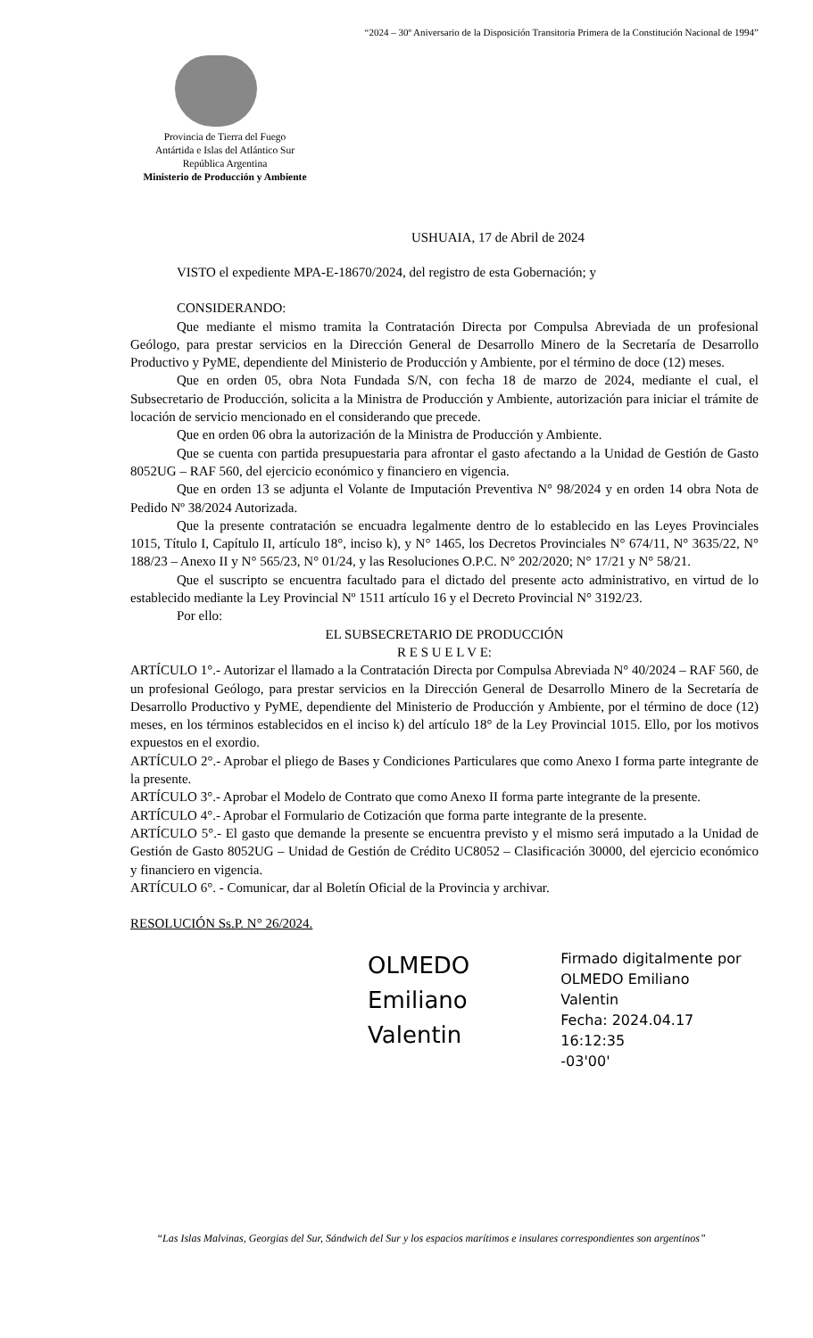“2024 – 30º Aniversario de la Disposición Transitoria Primera de la Constitución Nacional de 1994”
Provincia de Tierra del Fuego
Antártida e Islas del Atlántico Sur
República Argentina
Ministerio de Producción y Ambiente
USHUAIA, 17 de Abril de 2024
VISTO el expediente MPA-E-18670/2024, del registro de esta Gobernación; y
CONSIDERANDO:
Que mediante el mismo tramita la Contratación Directa por Compulsa Abreviada de un profesional Geólogo, para prestar servicios en la Dirección General de Desarrollo Minero de la Secretaría de Desarrollo Productivo y PyME, dependiente del Ministerio de Producción y Ambiente, por el término de doce (12) meses.
Que en orden 05, obra Nota Fundada S/N, con fecha 18 de marzo de 2024, mediante el cual, el Subsecretario de Producción, solicita a la Ministra de Producción y Ambiente, autorización para iniciar el trámite de locación de servicio mencionado en el considerando que precede.
Que en orden 06 obra la autorización de la Ministra de Producción y Ambiente.
Que se cuenta con partida presupuestaria para afrontar el gasto afectando a la Unidad de Gestión de Gasto 8052UG – RAF 560, del ejercicio económico y financiero en vigencia.
Que en orden 13 se adjunta el Volante de Imputación Preventiva N° 98/2024 y en orden 14 obra Nota de Pedido Nº 38/2024 Autorizada.
Que la presente contratación se encuadra legalmente dentro de lo establecido en las Leyes Provinciales 1015, Título I, Capítulo II, artículo 18°, inciso k), y N° 1465, los Decretos Provinciales N° 674/11, N° 3635/22, N° 188/23 – Anexo II y N° 565/23, N° 01/24, y las Resoluciones O.P.C. N° 202/2020; N° 17/21 y N° 58/21.
Que el suscripto se encuentra facultado para el dictado del presente acto administrativo, en virtud de lo establecido mediante la Ley Provincial Nº 1511 artículo 16 y el Decreto Provincial N° 3192/23.
Por ello:
EL SUBSECRETARIO DE PRODUCCIÓN
R E S U E L V E:
ARTÍCULO 1°.- Autorizar el llamado a la Contratación Directa por Compulsa Abreviada N° 40/2024 – RAF 560, de un profesional Geólogo, para prestar servicios en la Dirección General de Desarrollo Minero de la Secretaría de Desarrollo Productivo y PyME, dependiente del Ministerio de Producción y Ambiente, por el término de doce (12) meses, en los términos establecidos en el inciso k) del artículo 18° de la Ley Provincial 1015. Ello, por los motivos expuestos en el exordio.
ARTÍCULO 2°.- Aprobar el pliego de Bases y Condiciones Particulares que como Anexo I forma parte integrante de la presente.
ARTÍCULO 3°.- Aprobar el Modelo de Contrato que como Anexo II forma parte integrante de la presente.
ARTÍCULO 4°.- Aprobar el Formulario de Cotización que forma parte integrante de la presente.
ARTÍCULO 5°.- El gasto que demande la presente se encuentra previsto y el mismo será imputado a la Unidad de Gestión de Gasto 8052UG – Unidad de Gestión de Crédito UC8052 – Clasificación 30000, del ejercicio económico y financiero en vigencia.
ARTÍCULO 6°. - Comunicar, dar al Boletín Oficial de la Provincia y archivar.
RESOLUCIÓN Ss.P. N° 26/2024.
OLMEDO
Emiliano
Valentin
Firmado digitalmente por
OLMEDO Emiliano
Valentin
Fecha: 2024.04.17 16:12:35
-03'00'
“Las Islas Malvinas, Georgias del Sur, Sándwich del Sur y los espacios marítimos e insulares correspondientes son argentinos”